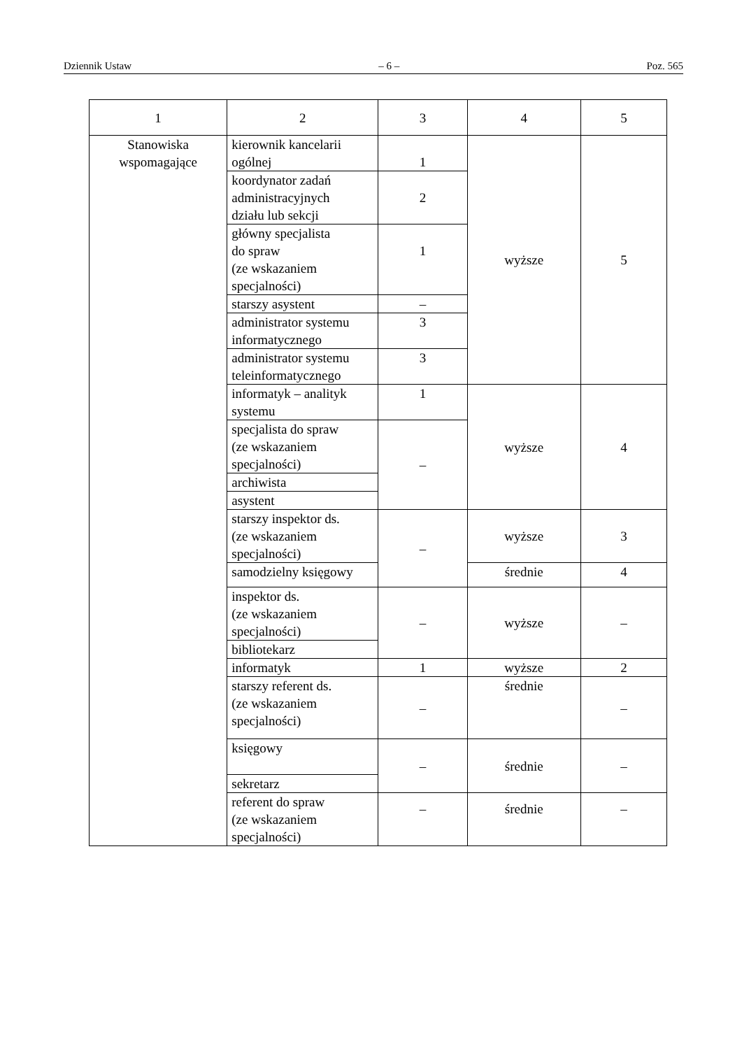Dziennik Ustaw – 6 – Poz. 565
| 1 | 2 | 3 | 4 | 5 |
| Stanowiska wspomagające | kierownik kancelarii ogólnej | 1 | wyższe | 5 |
| | koordynator zadań administracyjnych działu lub sekcji | 2 | | |
| | główny specjalista do spraw (ze wskazaniem specjalności) | 1 | | |
| | starszy asystent | – | | |
| | administrator systemu informatycznego | 3 | | |
| | administrator systemu teleinformatycznego | 3 | | |
| | informatyk – analityk systemu | 1 | wyższe | 4 |
| | specjalista do spraw (ze wskazaniem specjalności) | – | | |
| | archiwista | | | |
| | asystent | | | |
| | starszy inspektor ds. (ze wskazaniem specjalności) | – | wyższe | 3 |
| | samodzielny księgowy | | średnie | 4 |
| | inspektor ds. (ze wskazaniem specjalności) | – | wyższe | – |
| | bibliotekarz | | | |
| | informatyk | 1 | wyższe | 2 |
| | starszy referent ds. (ze wskazaniem specjalności) | – | średnie | – |
| | księgowy | – | średnie | – |
| | sekretarz | | | |
| | referent do spraw (ze wskazaniem specjalności) | – | średnie | – |